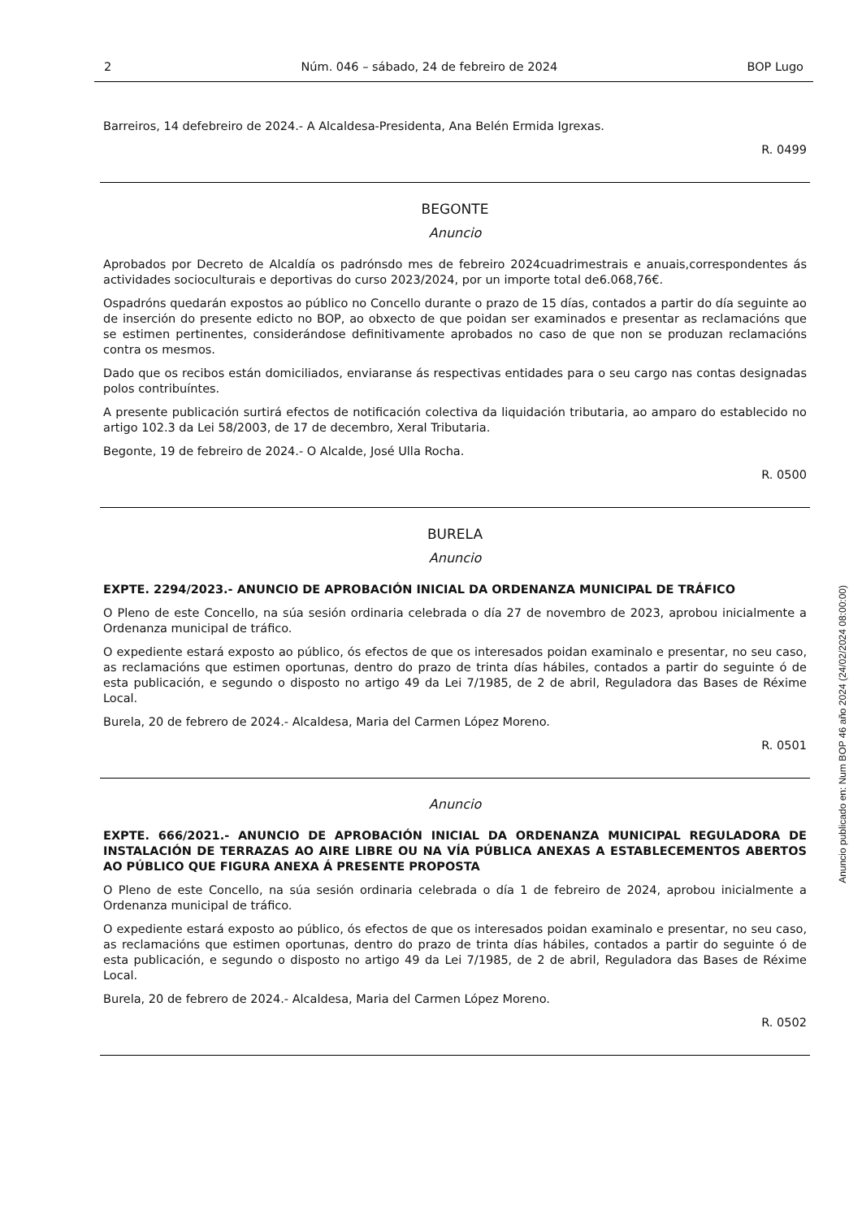2 Núm. 046 – sábado, 24 de febreiro de 2024 BOP Lugo
Barreiros, 14 defebreiro de 2024.- A Alcaldesa-Presidenta, Ana Belén Ermida Igrexas.
R. 0499
BEGONTE
Anuncio
Aprobados por Decreto de Alcaldía os padrónsdo mes de febreiro 2024cuadrimestrais e anuais,correspondentes ás actividades socioculturais e deportivas do curso 2023/2024, por un importe total de6.068,76€.
Ospadróns quedarán expostos ao público no Concello durante o prazo de 15 días, contados a partir do día seguinte ao de inserción do presente edicto no BOP, ao obxecto de que poidan ser examinados e presentar as reclamacións que se estimen pertinentes, considerándose definitivamente aprobados no caso de que non se produzan reclamacións contra os mesmos.
Dado que os recibos están domiciliados, enviaranse ás respectivas entidades para o seu cargo nas contas designadas polos contribuíntes.
A presente publicación surtirá efectos de notificación colectiva da liquidación tributaria, ao amparo do establecido no artigo 102.3 da Lei 58/2003, de 17 de decembro, Xeral Tributaria.
Begonte, 19 de febreiro de 2024.- O Alcalde, José Ulla Rocha.
R. 0500
BURELA
Anuncio
EXPTE. 2294/2023.- ANUNCIO DE APROBACIÓN INICIAL DA ORDENANZA MUNICIPAL DE TRÁFICO
O Pleno de este Concello, na súa sesión ordinaria celebrada o día 27 de novembro de 2023, aprobou inicialmente a Ordenanza municipal de tráfico.
O expediente estará exposto ao público, ós efectos de que os interesados poidan examinalo e presentar, no seu caso, as reclamacións que estimen oportunas, dentro do prazo de trinta días hábiles, contados a partir do seguinte ó de esta publicación, e segundo o disposto no artigo 49 da Lei 7/1985, de 2 de abril, Reguladora das Bases de Réxime Local.
Burela, 20 de febrero de 2024.- Alcaldesa, Maria del Carmen López Moreno.
R. 0501
Anuncio
EXPTE. 666/2021.- ANUNCIO DE APROBACIÓN INICIAL DA ORDENANZA MUNICIPAL REGULADORA DE INSTALACIÓN DE TERRAZAS AO AIRE LIBRE OU NA VÍA PÚBLICA ANEXAS A ESTABLECEMENTOS ABERTOS AO PÚBLICO QUE FIGURA ANEXA Á PRESENTE PROPOSTA
O Pleno de este Concello, na súa sesión ordinaria celebrada o día 1 de febreiro de 2024, aprobou inicialmente a Ordenanza municipal de tráfico.
O expediente estará exposto ao público, ós efectos de que os interesados poidan examinalo e presentar, no seu caso, as reclamacións que estimen oportunas, dentro do prazo de trinta días hábiles, contados a partir do seguinte ó de esta publicación, e segundo o disposto no artigo 49 da Lei 7/1985, de 2 de abril, Reguladora das Bases de Réxime Local.
Burela, 20 de febrero de 2024.- Alcaldesa, Maria del Carmen López Moreno.
R. 0502
Anuncio publicado en: Num BOP 46 año 2024 (24/02/2024 08:00:00)